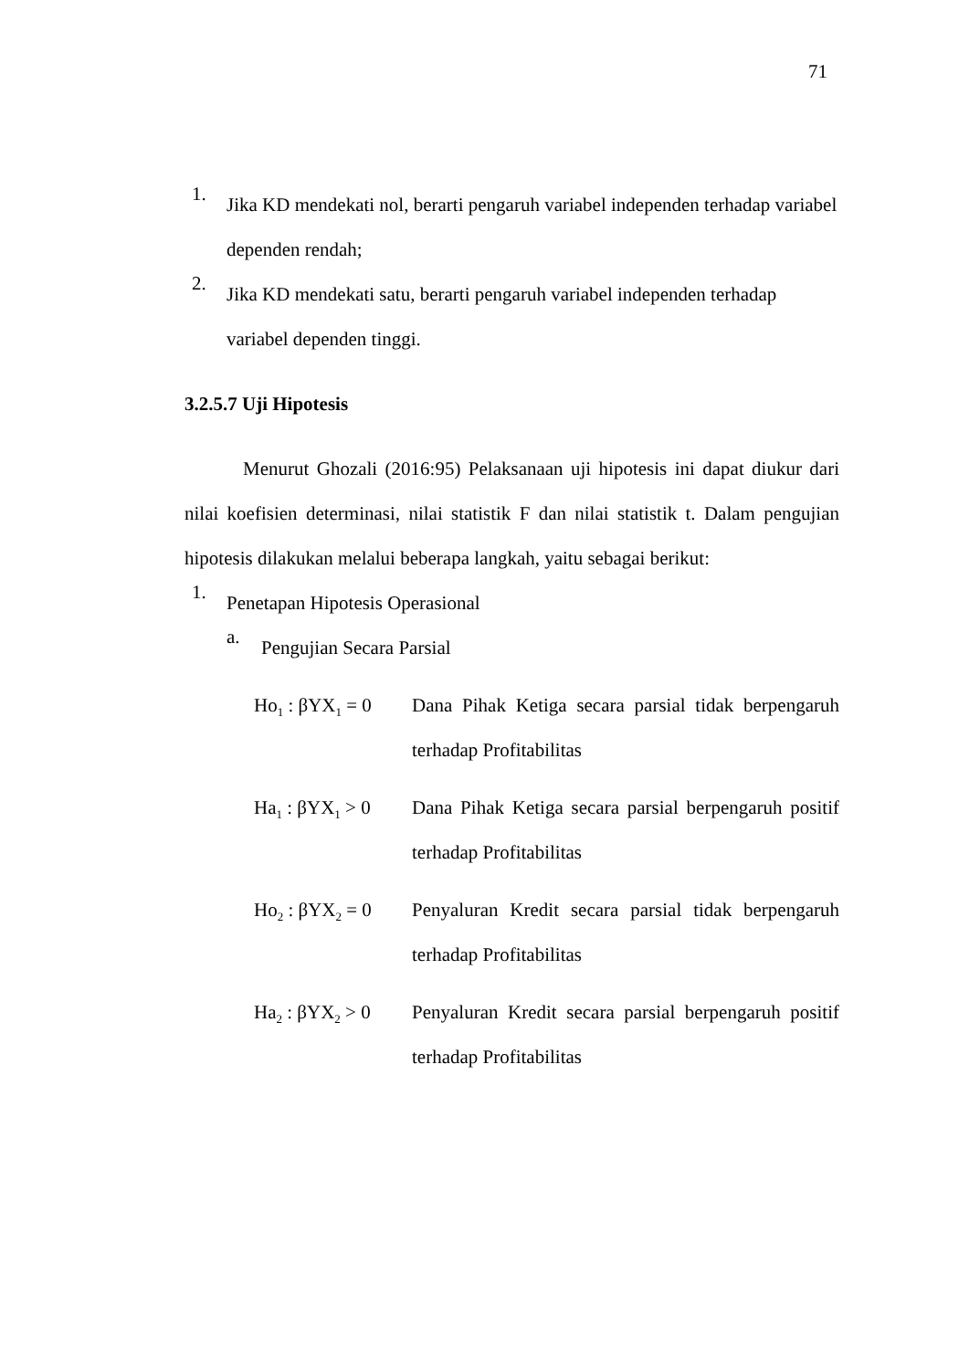71
1.
Jika KD mendekati nol, berarti pengaruh variabel independen terhadap variabel dependen rendah;
2.
Jika KD mendekati satu, berarti pengaruh variabel independen terhadap variabel dependen tinggi.
3.2.5.7 Uji Hipotesis
Menurut Ghozali (2016:95) Pelaksanaan uji hipotesis ini dapat diukur dari nilai koefisien determinasi, nilai statistik F dan nilai statistik t. Dalam pengujian hipotesis dilakukan melalui beberapa langkah, yaitu sebagai berikut:
1.
Penetapan Hipotesis Operasional
a.
Pengujian Secara Parsial
Ho<sub>1</sub> : βYX<sub>1</sub> = 0
Dana Pihak Ketiga secara parsial tidak berpengaruh terhadap Profitabilitas
Ha<sub>1</sub> : βYX<sub>1</sub> > 0
Dana Pihak Ketiga secara parsial berpengaruh positif terhadap Profitabilitas
Ho<sub>2</sub> : βYX<sub>2</sub> = 0
Penyaluran Kredit secara parsial tidak berpengaruh terhadap Profitabilitas
Ha<sub>2</sub> : βYX<sub>2</sub> > 0
Penyaluran Kredit secara parsial berpengaruh positif terhadap Profitabilitas